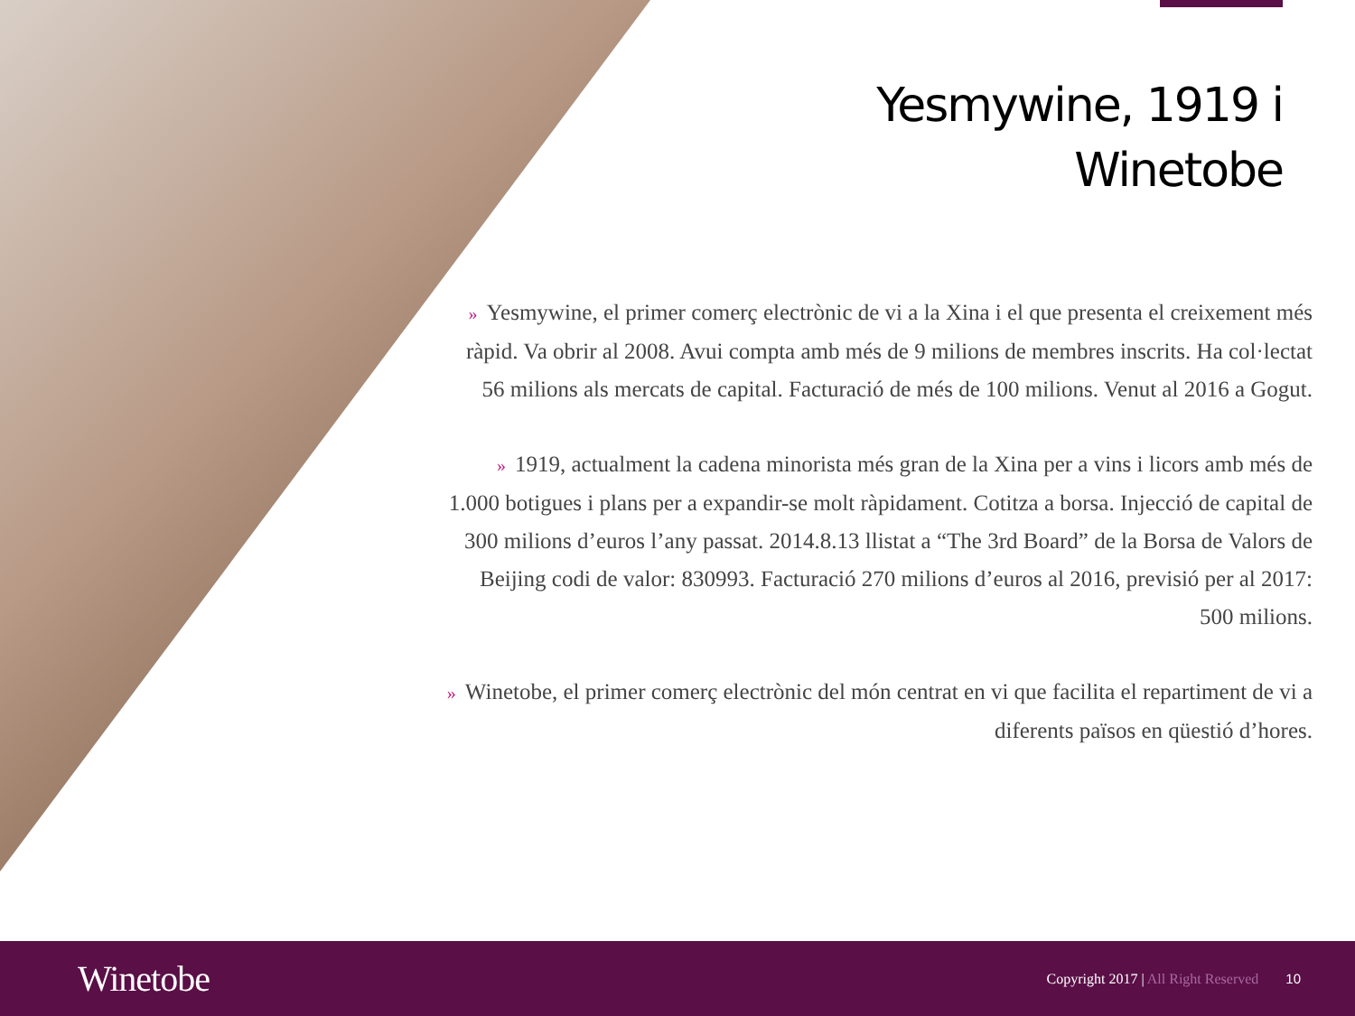Yesmywine, 1919 i
Winetobe
» Yesmywine, el primer comerç electrònic de vi a la Xina i el que presenta el creixement més ràpid. Va obrir al 2008. Avui compta amb més de 9 milions de membres inscrits. Ha col·lectat 56 milions als mercats de capital. Facturació de més de 100 milions. Venut al 2016 a Gogut.
» 1919, actualment la cadena minorista més gran de la Xina per a vins i licors amb més de 1.000 botigues i plans per a expandir-se molt ràpidament. Cotitza a borsa. Injecció de capital de 300 milions d’euros l’any passat. 2014.8.13 llistat a “The 3rd Board” de la Borsa de Valors de Beijing codi de valor: 830993. Facturació 270 milions d’euros al 2016, previsió per al 2017: 500 milions.
» Winetobe, el primer comerç electrònic del món centrat en vi que facilita el repartiment de vi a diferents països en qüestió d’hores.
Winetobe
Copyright 2017 | All Right Reserved
10